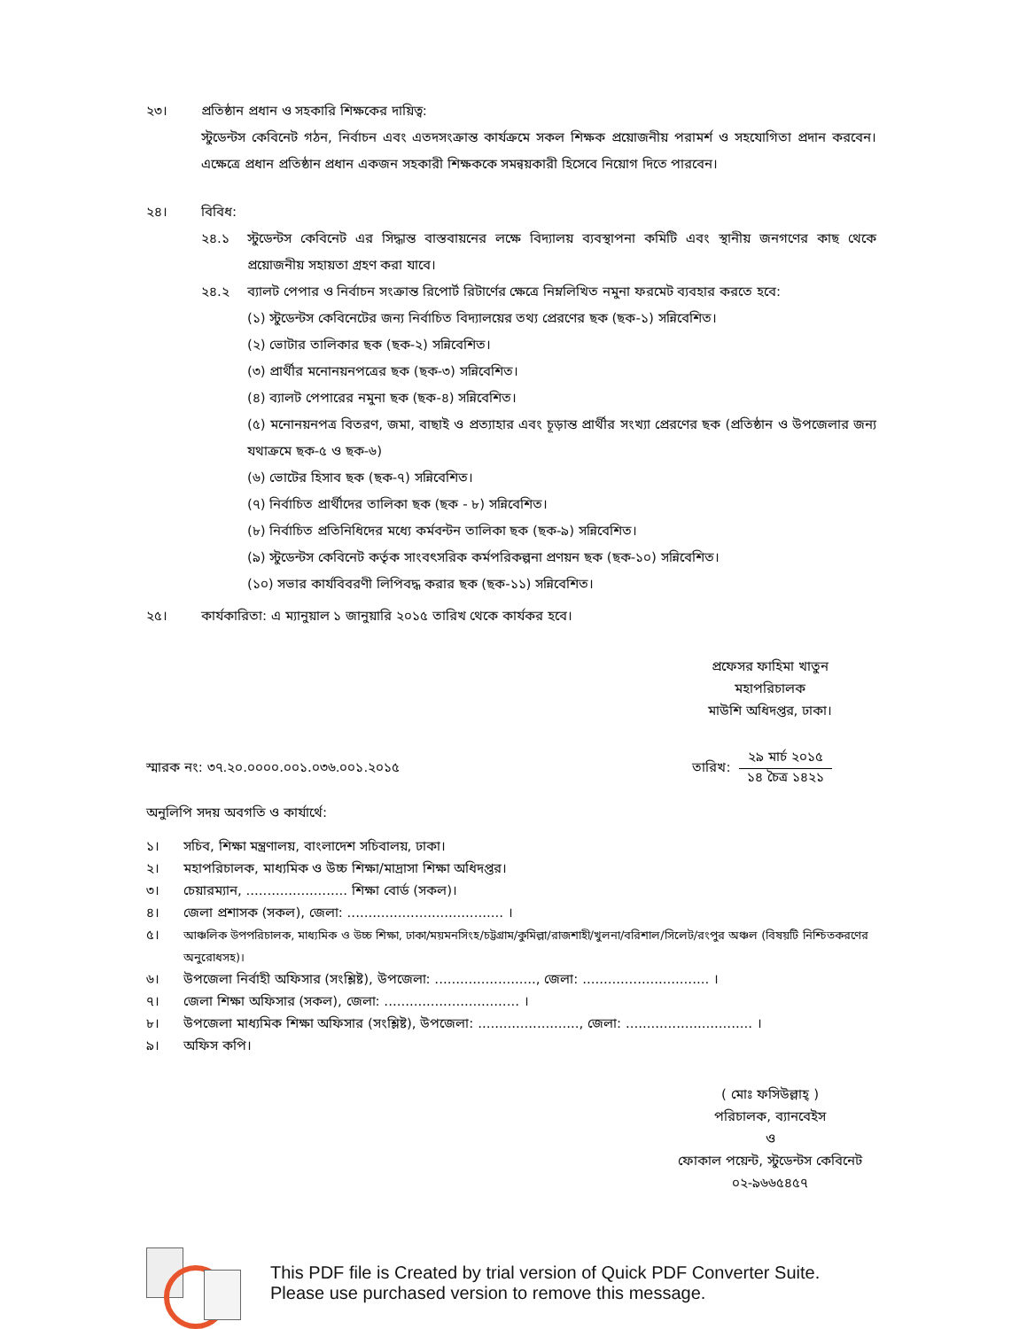২৩। প্রতিষ্ঠান প্রধান ও সহকারি শিক্ষকের দায়িত্ব:
স্টুডেন্টস কেবিনেট গঠন, নির্বাচন এবং এতদসংক্রান্ত কার্যক্রমে সকল শিক্ষক প্রয়োজনীয় পরামর্শ ও সহযোগিতা প্রদান করবেন। এক্ষেত্রে প্রধান প্রতিষ্ঠান প্রধান একজন সহকারী শিক্ষককে সমন্বয়কারী হিসেবে নিয়োগ দিতে পারবেন।
২৪। বিবিধ:
২৪.১ স্টুডেন্টস কেবিনেট এর সিদ্ধান্ত বাস্তবায়নের লক্ষে বিদ্যালয় ব্যবস্থাপনা কমিটি এবং স্থানীয় জনগণের কাছ থেকে প্রয়োজনীয় সহায়তা গ্রহণ করা যাবে।
২৪.২ ব্যালট পেপার ও নির্বাচন সংক্রান্ত রিপোর্ট রিটার্ণের ক্ষেত্রে নিম্নলিখিত নমুনা ফরমেট ব্যবহার করতে হবে:
(১) স্টুডেন্টস কেবিনেটের জন্য নির্বাচিত বিদ্যালয়ের তথ্য প্রেরণের ছক (ছক-১) সন্নিবেশিত।
(২) ভোটার তালিকার ছক (ছক-২) সন্নিবেশিত।
(৩) প্রার্থীর মনোনয়নপত্রের ছক (ছক-৩) সন্নিবেশিত।
(৪) ব্যালট পেপারের নমুনা ছক (ছক-৪) সন্নিবেশিত।
(৫) মনোনয়নপত্র বিতরণ, জমা, বাছাই ও প্রত্যাহার এবং চূড়ান্ত প্রার্থীর সংখ্যা প্রেরণের ছক (প্রতিষ্ঠান ও উপজেলার জন্য যথাক্রমে ছক-৫ ও ছক-৬)
(৬) ভোটের হিসাব ছক (ছক-৭) সন্নিবেশিত।
(৭) নির্বাচিত প্রার্থীদের তালিকা ছক (ছক - ৮) সন্নিবেশিত।
(৮) নির্বাচিত প্রতিনিধিদের মধ্যে কর্মবন্টন তালিকা ছক (ছক-৯) সন্নিবেশিত।
(৯) স্টুডেন্টস কেবিনেট কর্তৃক সাংবৎসরিক কর্মপরিকল্পনা প্রণয়ন ছক (ছক-১০) সন্নিবেশিত।
(১০) সভার কার্যবিবরণী লিপিবদ্ধ করার ছক (ছক-১১) সন্নিবেশিত।
২৫। কার্যকারিতা: এ ম্যানুয়াল ১ জানুয়ারি ২০১৫ তারিখ থেকে কার্যকর হবে।
প্রফেসর ফাহিমা খাতুন
মহাপরিচালক
মাউশি অধিদপ্তর, ঢাকা।
স্মারক নং: ৩৭.২০.০০০০.০০১.০৩৬.০০১.২০১৫
তারিখ:
২৯ মার্চ ২০১৫
১৪ চৈত্র ১৪২১
অনুলিপি সদয় অবগতি ও কার্যার্থে:
১। সচিব, শিক্ষা মন্ত্রণালয়, বাংলাদেশ সচিবালয়, ঢাকা।
২। মহাপরিচালক, মাধ্যমিক ও উচ্চ শিক্ষা/মাদ্রাসা শিক্ষা অধিদপ্তর।
৩। চেয়ারম্যান, ........................ শিক্ষা বোর্ড (সকল)।
৪। জেলা প্রশাসক (সকল), জেলা: ..................................... ।
৫।
আঞ্চলিক উপপরিচালক, মাধ্যমিক ও উচ্চ শিক্ষা, ঢাকা/ময়মনসিংহ/চট্টগ্রাম/কুমিল্লা/রাজশাহী/খুলনা/বরিশাল/সিলেট/রংপুর অঞ্চল (বিষয়টি নিশ্চিতকরণের অনুরোধসহ)।
৬। উপজেলা নির্বাহী অফিসার (সংশ্লিষ্ট), উপজেলা: ........................, জেলা: .............................. ।
৭। জেলা শিক্ষা অফিসার (সকল), জেলা: ................................ ।
৮। উপজেলা মাধ্যমিক শিক্ষা অফিসার (সংশ্লিষ্ট), উপজেলা: ........................, জেলা: .............................. ।
৯। অফিস কপি।
( মোঃ ফসিউল্লাহ্ )
পরিচালক, ব্যানবেইস
ও
ফোকাল পয়েন্ট, স্টুডেন্টস কেবিনেট
০২-৯৬৬৫৪৫৭
This PDF file is Created by trial version of Quick PDF Converter Suite.
Please use purchased version to remove this message.